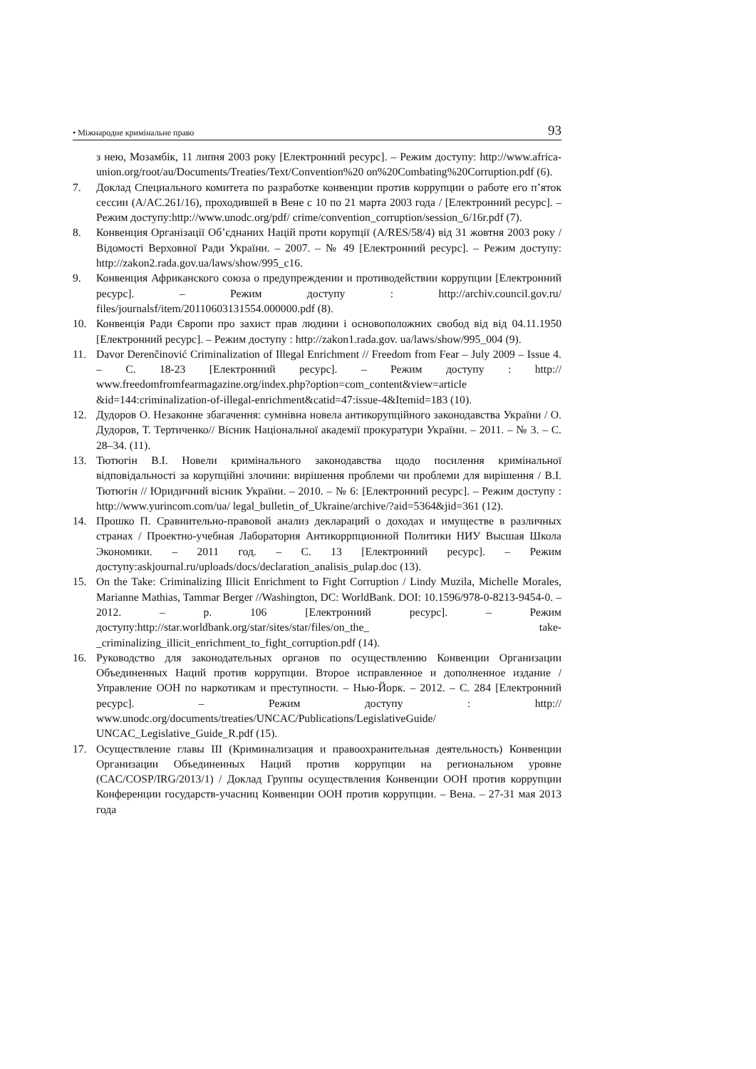• Міжнародне кримінальне право 93
з нею, Мозамбік, 11 липня 2003 року [Електронний ресурс]. – Режим доступу: http://www.africa-union.org/root/au/Documents/Treaties/Text/Convention%20 on%20Combating%20Corruption.pdf (6).
7. Доклад Специального комитета по разработке конвенции против коррупции о работе его п’яток сессии (A/AC.261/16), проходившей в Вене с 10 по 21 марта 2003 года / [Електронний ресурс]. – Режим доступу:http://www.unodc.org/pdf/ crime/convention_corruption/session_6/16r.pdf (7).
8. Конвенция Організації Об’єднаних Націй проти корупції (A/RES/58/4) від 31 жовтня 2003 року / Відомості Верховної Ради України. – 2007. – № 49 [Електронний ресурс]. – Режим доступу: http://zakon2.rada.gov.ua/laws/show/995_c16.
9. Конвенция Африканского союза о предупреждении и противодействии коррупции [Електронний ресурс]. – Режим доступу : http://archiv.council.gov.ru/ files/journalsf/item/20110603131554.000000.pdf (8).
10. Конвенція Ради Європи про захист прав людини і основоположних свобод від від 04.11.1950 [Електронний ресурс]. – Режим доступу : http://zakon1.rada.gov. ua/laws/show/995_004 (9).
11. Davor Derenčinović Criminalization of Illegal Enrichment // Freedom from Fear – July 2009 – Issue 4. – С. 18-23 [Електронний ресурс]. – Режим доступу : http:// www.freedomfromfearmagazine.org/index.php?option=com_content&view=article &id=144:criminalization-of-illegal-enrichment&catid=47:issue-4&Itemid=183 (10).
12. Дудоров О. Незаконне збагачення: сумнівна новела антикорупційного законодавства України / О. Дудоров, Т. Тертиченко// Вісник Національної академії прокуратури України. – 2011. – № 3. – С. 28–34. (11).
13. Тютюгін В.І. Новели кримінального законодавства щодо посилення кримінальної відповідальності за корупційні злочини: вирішення проблеми чи проблеми для вирішення / В.І. Тютюгін // Юридичний вісник України. – 2010. – № 6: [Електронний ресурс]. – Режим доступу : http://www.yurincom.com/ua/ legal_bulletin_of_Ukraine/archive/?aid=5364&jid=361 (12).
14. Прошко П. Сравнительно-правовой анализ деклараций о доходах и имуществе в различных странах / Проектно-учебная Лаборатория Антикоррпционной Политики НИУ Высшая Школа Экономики. – 2011 год. – С. 13 [Електронний ресурс]. – Режим доступу:askjournal.ru/uploads/docs/declaration_analisis_pulap.doc (13).
15. On the Take: Criminalizing Illicit Enrichment to Fight Corruption / Lindy Muzila, Michelle Morales, Marianne Mathias, Tammar Berger //Washington, DC: WorldBank. DOI: 10.1596/978-0-8213-9454-0. – 2012. – p. 106 [Електронний ресурс]. – Режим доступу:http://star.worldbank.org/star/sites/star/files/on_the_ take-_criminalizing_illicit_enrichment_to_fight_corruption.pdf (14).
16. Руководство для законодательных органов по осуществлению Конвенции Организации Объединенных Наций против коррупции. Второе исправленное и дополненное издание / Управление ООН по наркотикам и преступности. – Нью-Йорк. – 2012. – С. 284 [Електронний ресурс]. – Режим доступу : http:// www.unodc.org/documents/treaties/UNCAC/Publications/LegislativeGuide/ UNCAC_Legislative_Guide_R.pdf (15).
17. Осуществление главы III (Криминализация и правоохранительная деятельность) Конвенции Организации Объединенных Наций против коррупции на региональном уровне (CAC/COSP/IRG/2013/1) / Доклад Группы осуществления Конвенции ООН против коррупции Конференции государств-учасниц Конвенции ООН против коррупции. – Вена. – 27-31 мая 2013 года